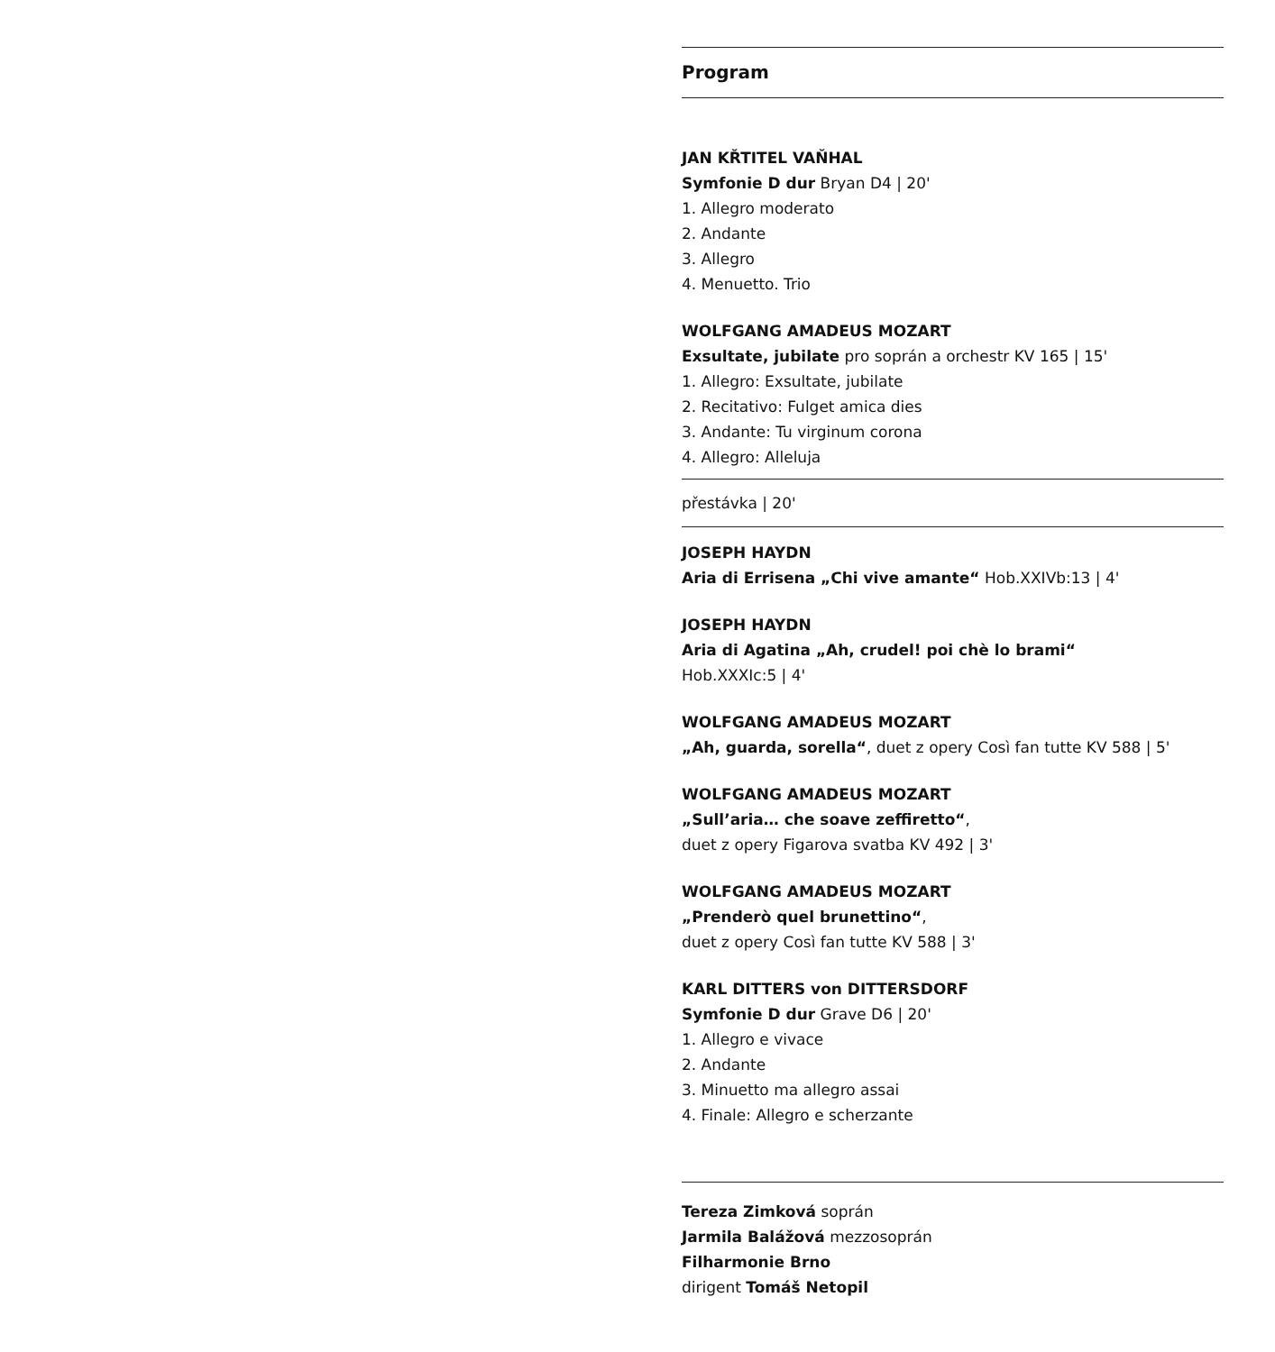Program
JAN KŘTITEL VAŇHAL
Symfonie D dur Bryan D4 | 20'
1. Allegro moderato
2. Andante
3. Allegro
4. Menuetto. Trio
WOLFGANG AMADEUS MOZART
Exsultate, jubilate pro soprán a orchestr KV 165 | 15'
1. Allegro: Exsultate, jubilate
2. Recitativo: Fulget amica dies
3. Andante: Tu virginum corona
4. Allegro: Alleluja
přestávka | 20'
JOSEPH HAYDN
Aria di Errisena „Chi vive amante“ Hob.XXIVb:13 | 4'
JOSEPH HAYDN
Aria di Agatina „Ah, crudel! poi chè lo brami“
Hob.XXXIc:5 | 4'
WOLFGANG AMADEUS MOZART
„Ah, guarda, sorella“, duet z opery Così fan tutte KV 588 | 5'
WOLFGANG AMADEUS MOZART
„Sull’aria… che soave zeffiretto“,
duet z opery Figarova svatba KV 492 | 3'
WOLFGANG AMADEUS MOZART
„Prenderò quel brunettino“,
duet z opery Così fan tutte KV 588 | 3'
KARL DITTERS von DITTERSDORF
Symfonie D dur Grave D6 | 20'
1. Allegro e vivace
2. Andante
3. Minuetto ma allegro assai
4. Finale: Allegro e scherzante
Tereza Zimková soprán
Jarmila Balážová mezzosoprán
Filharmonie Brno
dirigent Tomáš Netopil